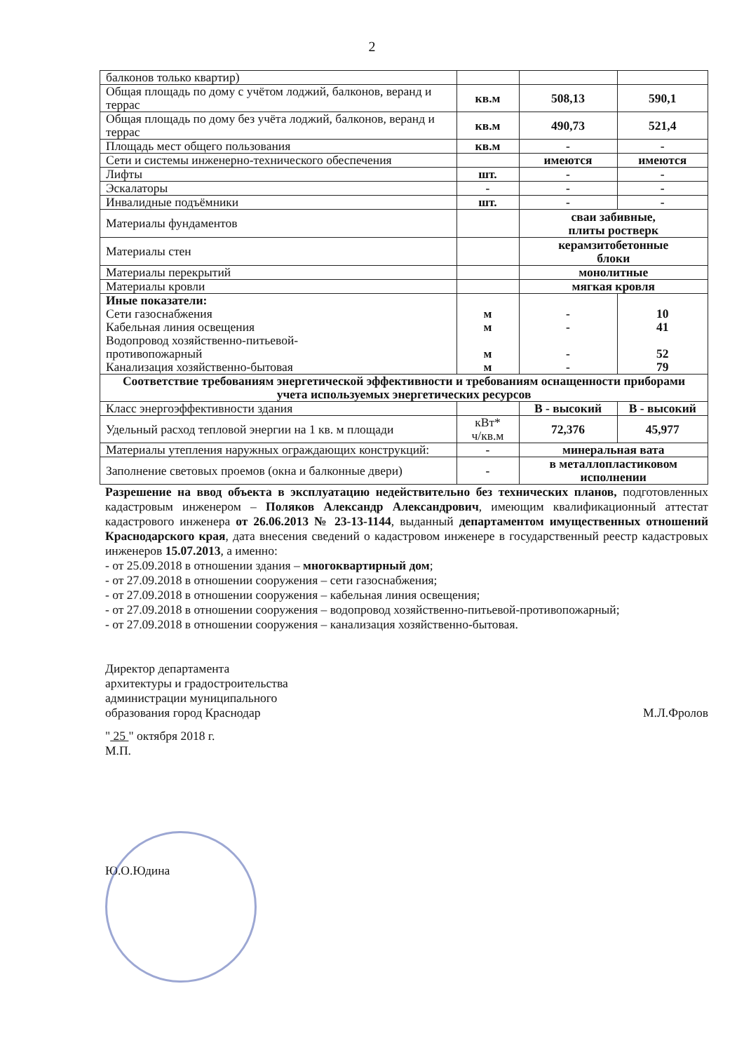2
| балконов только квартир) | | | |
| Общая площадь по дому с учётом лоджий, балконов, веранд и террас | кв.м | 508,13 | 590,1 |
| Общая площадь по дому без учёта лоджий, балконов, веранд и террас | кв.м | 490,73 | 521,4 |
| Площадь мест общего пользования | кв.м | - | - |
| Сети и системы инженерно-технического обеспечения | | имеются | имеются |
| Лифты | шт. | - | - |
| Эскалаторы | - | - | - |
| Инвалидные подъёмники | шт. | - | - |
| Материалы фундаментов | | сваи забивные, плиты ростверк | |
| Материалы стен | | керамзитобетонные блоки | |
| Материалы перекрытий | | монолитные | |
| Материалы кровли | | мягкая кровля | |
| Иные показатели: Сети газоснабжения Кабельная линия освещения Водопровод хозяйственно-питьевой- противопожарный Канализация хозяйственно-бытовая | м м м м | - - - - | 10 41 52 79 |
| Соответствие требованиям энергетической эффективности и требованиям оснащенности приборами учета используемых энергетических ресурсов | | | |
| Класс энергоэффективности здания | | В - высокий | В - высокий |
| Удельный расход тепловой энергии на 1 кв. м площади | кВт* ч/кв.м | 72,376 | 45,977 |
| Материалы утепления наружных ограждающих конструкций: | - | минеральная вата | |
| Заполнение световых проемов (окна и балконные двери) | - | в металлопластиковом исполнении | |
Разрешение на ввод объекта в эксплуатацию недействительно без технических планов, подготовленных кадастровым инженером – Поляков Александр Александрович, имеющим квалификационный аттестат кадастрового инженера от 26.06.2013 № 23-13-1144, выданный департаментом имущественных отношений Краснодарского края, дата внесения сведений о кадастровом инженере в государственный реестр кадастровых инженеров 15.07.2013, а именно:
- от 25.09.2018 в отношении здания – многоквартирный дом;
- от 27.09.2018 в отношении сооружения – сети газоснабжения;
- от 27.09.2018 в отношении сооружения – кабельная линия освещения;
- от 27.09.2018 в отношении сооружения – водопровод хозяйственно-питьевой-противопожарный;
- от 27.09.2018 в отношении сооружения – канализация хозяйственно-бытовая.
Директор департамента
архитектуры и градостроительства
администрации муниципального
образования город Краснодар
М.Л.Фролов
" 25 " октября 2018 г.
М.П.
Ю.О.Юдина